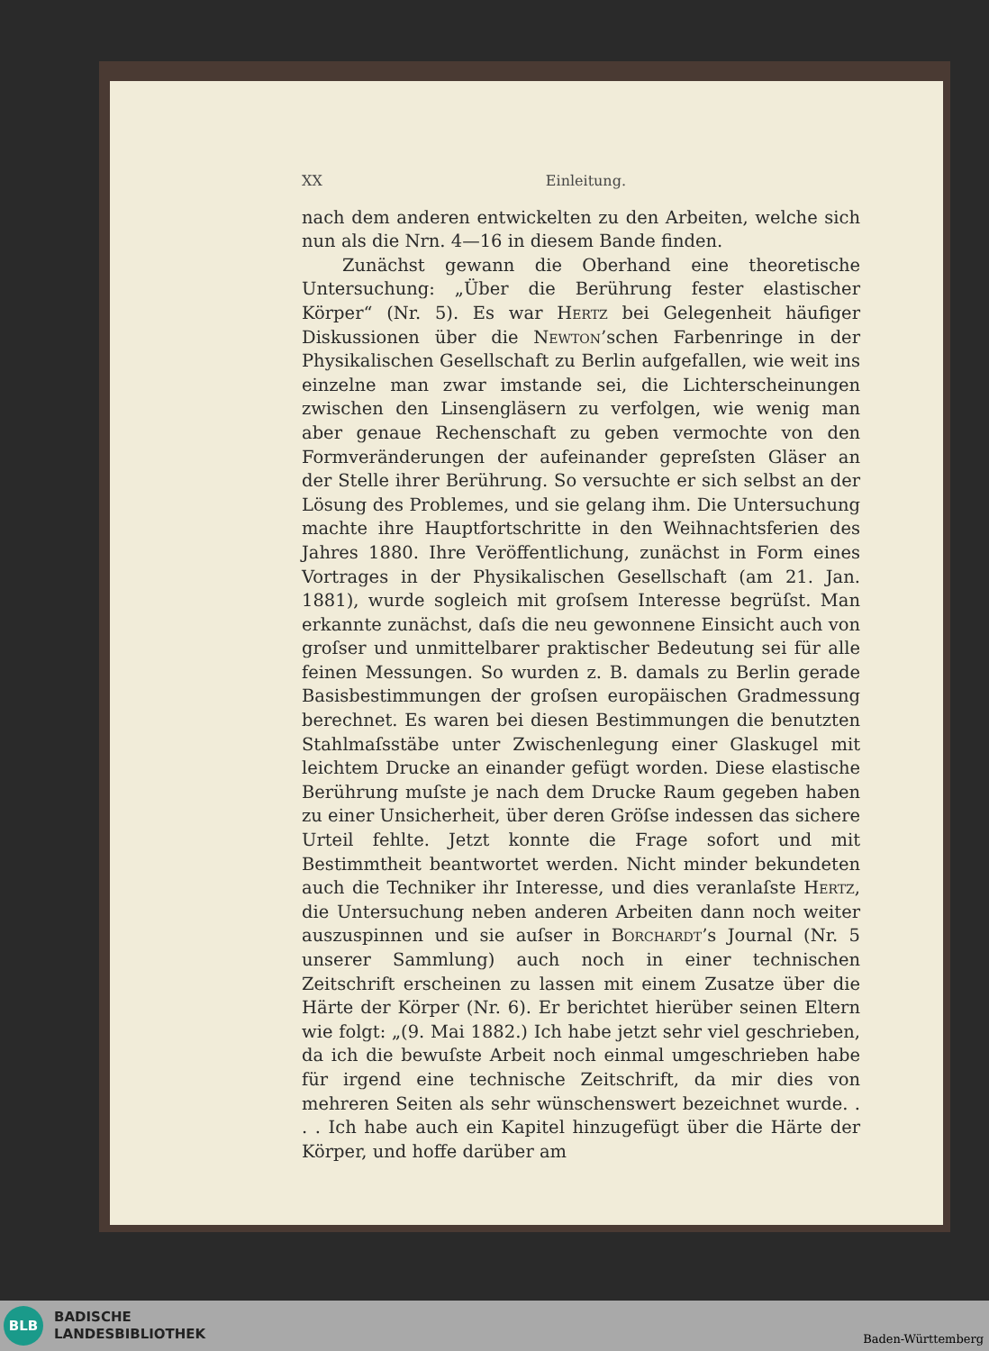XX Einleitung.
nach dem anderen entwickelten zu den Arbeiten, welche sich nun als die Nrn. 4—16 in diesem Bande finden.
Zunächst gewann die Oberhand eine theoretische Untersuchung: „Über die Berührung fester elastischer Körper“ (Nr. 5). Es war Hertz bei Gelegenheit häufiger Diskussionen über die Newton’schen Farbenringe in der Physikalischen Gesellschaft zu Berlin aufgefallen, wie weit ins einzelne man zwar imstande sei, die Lichterscheinungen zwischen den Linsengläsern zu verfolgen, wie wenig man aber genaue Rechenschaft zu geben vermochte von den Formveränderungen der aufeinander gepreſsten Gläser an der Stelle ihrer Berührung. So versuchte er sich selbst an der Lösung des Problemes, und sie gelang ihm. Die Untersuchung machte ihre Hauptfortschritte in den Weihnachtsferien des Jahres 1880. Ihre Veröffentlichung, zunächst in Form eines Vortrages in der Physikalischen Gesellschaft (am 21. Jan. 1881), wurde sogleich mit groſsem Interesse begrüſst. Man erkannte zunächst, daſs die neu gewonnene Einsicht auch von groſser und unmittelbarer praktischer Bedeutung sei für alle feinen Messungen. So wurden z. B. damals zu Berlin gerade Basisbestimmungen der groſsen europäischen Gradmessung berechnet. Es waren bei diesen Bestimmungen die benutzten Stahlmaſsstäbe unter Zwischenlegung einer Glaskugel mit leichtem Drucke an einander gefügt worden. Diese elastische Berührung muſste je nach dem Drucke Raum gegeben haben zu einer Unsicherheit, über deren Gröſse indessen das sichere Urteil fehlte. Jetzt konnte die Frage sofort und mit Bestimmtheit beantwortet werden. Nicht minder bekundeten auch die Techniker ihr Interesse, und dies veranlaſste Hertz, die Untersuchung neben anderen Arbeiten dann noch weiter auszuspinnen und sie auſser in Borchardt’s Journal (Nr. 5 unserer Sammlung) auch noch in einer technischen Zeitschrift erscheinen zu lassen mit einem Zusatze über die Härte der Körper (Nr. 6). Er berichtet hierüber seinen Eltern wie folgt: „(9. Mai 1882.) Ich habe jetzt sehr viel geschrieben, da ich die bewuſste Arbeit noch einmal umgeschrieben habe für irgend eine technische Zeitschrift, da mir dies von mehreren Seiten als sehr wünschenswert bezeichnet wurde. . . . Ich habe auch ein Kapitel hinzugefügt über die Härte der Körper, und hoffe darüber am
BLB
BADISCHE
LANDESBIBLIOTHEK
Baden-Württemberg